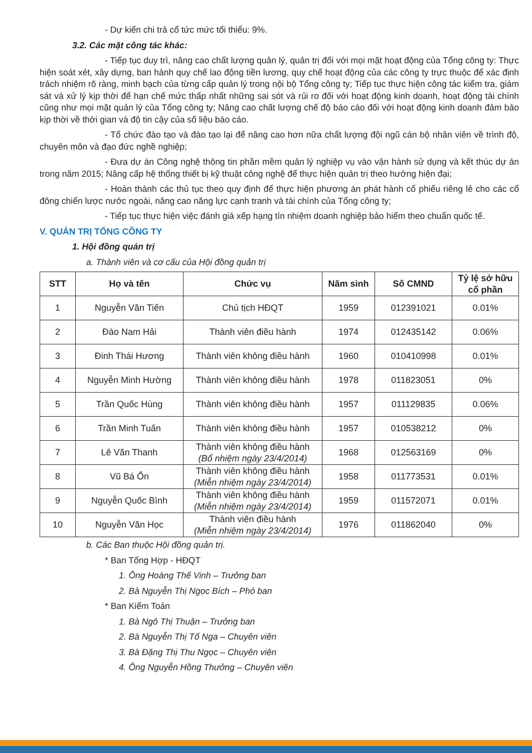- Dự kiến chi trả cổ tức mức tối thiểu: 9%.
3.2. Các mặt công tác khác:
- Tiếp tục duy trì, nâng cao chất lượng quản lý, quản trị đối với mọi mặt hoạt động của Tổng công ty: Thực hiện soát xét, xây dựng, ban hành quy chế lao động tiền lương, quy chế hoạt động của các công ty trực thuộc để xác định trách nhiệm rõ ràng, minh bạch của từng cấp quản lý trong nội bộ Tổng công ty; Tiếp tục thực hiện công tác kiểm tra, giám sát và xử lý kịp thời để hạn chế mức thấp nhất những sai sót và rủi ro đối với hoạt động kinh doanh, hoạt động tài chính cũng như mọi mặt quản lý của Tổng công ty; Nâng cao chất lượng chế độ báo cáo đối với hoạt động kinh doanh đảm bảo kịp thời về thời gian và độ tin cậy của số liệu báo cáo.
- Tổ chức đào tạo và đào tạo lại để nâng cao hơn nữa chất lượng đội ngũ cán bộ nhân viên về trình độ, chuyên môn và đạo đức nghề nghiệp;
- Đưa dự án Công nghệ thông tin phần mềm quản lý nghiệp vụ vào vận hành sử dụng và kết thúc dự án trong năm 2015; Nâng cấp hệ thống thiết bị kỹ thuật công nghệ để thực hiện quản trị theo hướng hiện đại;
- Hoàn thành các thủ tục theo quy định để thực hiện phương án phát hành cổ phiếu riêng lẻ cho các cổ đông chiến lược nước ngoài, nâng cao năng lực cạnh tranh và tài chính của Tổng công ty;
- Tiếp tục thực hiện việc đánh giá xếp hạng tín nhiệm doanh nghiệp bảo hiểm theo chuẩn quốc tế.
V. QUẢN TRỊ TỔNG CÔNG TY
1. Hội đồng quản trị
a. Thành viên và cơ cấu của Hội đồng quản trị
| STT | Họ và tên | Chức vụ | Năm sinh | Số CMND | Tỷ lệ sở hữu cổ phần |
| --- | --- | --- | --- | --- | --- |
| 1 | Nguyễn Văn Tiến | Chủ tịch HĐQT | 1959 | 012391021 | 0.01% |
| 2 | Đào Nam Hải | Thành viên điều hành | 1974 | 012435142 | 0.06% |
| 3 | Đinh Thái Hương | Thành viên không điều hành | 1960 | 010410998 | 0.01% |
| 4 | Nguyễn Minh Hường | Thành viên không điều hành | 1978 | 011823051 | 0% |
| 5 | Trần Quốc Hùng | Thành viên không điều hành | 1957 | 011129835 | 0.06% |
| 6 | Trần Minh Tuấn | Thành viên không điều hành | 1957 | 010538212 | 0% |
| 7 | Lê Văn Thanh | Thành viên không điều hành (Bổ nhiệm ngày 23/4/2014) | 1968 | 012563169 | 0% |
| 8 | Vũ Bá Ổn | Thành viên không điều hành (Miễn nhiệm ngày 23/4/2014) | 1958 | 011773531 | 0.01% |
| 9 | Nguyễn Quốc Bình | Thành viên không điều hành (Miễn nhiệm ngày 23/4/2014) | 1959 | 011572071 | 0.01% |
| 10 | Nguyễn Văn Học | Thành viên điều hành (Miễn nhiệm ngày 23/4/2014) | 1976 | 011862040 | 0% |
b. Các Ban thuộc Hội đồng quản trị.
* Ban Tổng Hợp - HĐQT
1. Ông Hoàng Thế Vinh – Trưởng ban
2. Bà Nguyễn Thị Ngọc Bích – Phó ban
* Ban Kiểm Toán
1. Bà Ngô Thị Thuận – Trưởng ban
2. Bà Nguyễn Thị Tố Nga – Chuyên viên
3. Bà Đặng Thị Thu Ngọc – Chuyên viên
4. Ông Nguyễn Hồng Thưởng – Chuyên viên